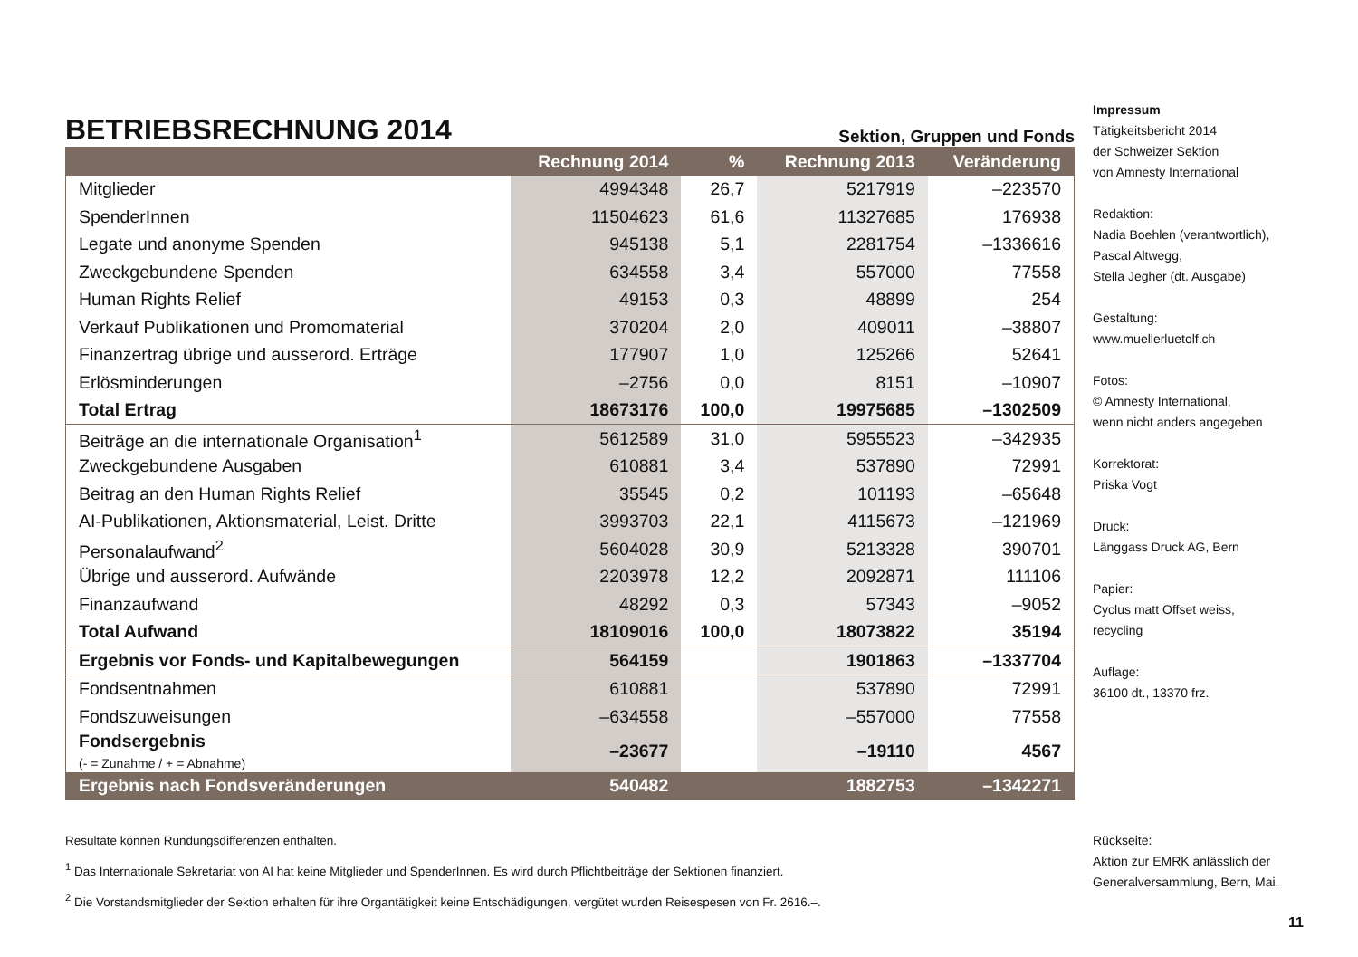BETRIEBSRECHNUNG 2014
Sektion, Gruppen und Fonds
| | Rechnung 2014 | % | Rechnung 2013 | Veränderung |
| --- | --- | --- | --- | --- |
| Mitglieder | 4994348 | 26,7 | 5217919 | –223570 |
| SpenderInnen | 11504623 | 61,6 | 11327685 | 176938 |
| Legate und anonyme Spenden | 945138 | 5,1 | 2281754 | –1336616 |
| Zweckgebundene Spenden | 634558 | 3,4 | 557000 | 77558 |
| Human Rights Relief | 49153 | 0,3 | 48899 | 254 |
| Verkauf Publikationen und Promomaterial | 370204 | 2,0 | 409011 | –38807 |
| Finanzertrag übrige und ausserord. Erträge | 177907 | 1,0 | 125266 | 52641 |
| Erlösminderungen | –2756 | 0,0 | 8151 | –10907 |
| Total Ertrag | 18673176 | 100,0 | 19975685 | –1302509 |
| Beiträge an die internationale Organisation<sup>1</sup> | 5612589 | 31,0 | 5955523 | –342935 |
| Zweckgebundene Ausgaben | 610881 | 3,4 | 537890 | 72991 |
| Beitrag an den Human Rights Relief | 35545 | 0,2 | 101193 | –65648 |
| AI-Publikationen, Aktionsmaterial, Leist. Dritte | 3993703 | 22,1 | 4115673 | –121969 |
| Personalaufwand<sup>2</sup> | 5604028 | 30,9 | 5213328 | 390701 |
| Übrige und ausserord. Aufwände | 2203978 | 12,2 | 2092871 | 111106 |
| Finanzaufwand | 48292 | 0,3 | 57343 | –9052 |
| Total Aufwand | 18109016 | 100,0 | 18073822 | 35194 |
| Ergebnis vor Fonds- und Kapitalbewegungen | 564159 | | 1901863 | –1337704 |
| Fondsentnahmen | 610881 | | 537890 | 72991 |
| Fondszuweisungen | –634558 | | –557000 | 77558 |
| Fondsergebnis (- = Zunahme / + = Abnahme) | –23677 | | –19110 | 4567 |
| Ergebnis nach Fondsveränderungen | 540482 | | 1882753 | –1342271 |
Resultate können Rundungsdifferenzen enthalten.
<sup>1</sup> Das Internationale Sekretariat von AI hat keine Mitglieder und SpenderInnen. Es wird durch Pflichtbeiträge der Sektionen finanziert.
<sup>2</sup> Die Vorstandsmitglieder der Sektion erhalten für ihre Organtätigkeit keine Entschädigungen, vergütet wurden Reisespesen von Fr. 2616.–.
Impressum
Tätigkeitsbericht 2014
der Schweizer Sektion
von Amnesty International
Redaktion:
Nadia Boehlen (verantwortlich),
Pascal Altwegg,
Stella Jegher (dt. Ausgabe)
Gestaltung:
www.muellerluetolf.ch
Fotos:
© Amnesty International,
wenn nicht anders angegeben
Korrektorat:
Priska Vogt
Druck:
Länggass Druck AG, Bern
Papier:
Cyclus matt Offset weiss,
recycling
Auflage:
36100 dt., 13370 frz.
Rückseite:
Aktion zur EMRK anlässlich der
Generalversammlung, Bern, Mai.
11